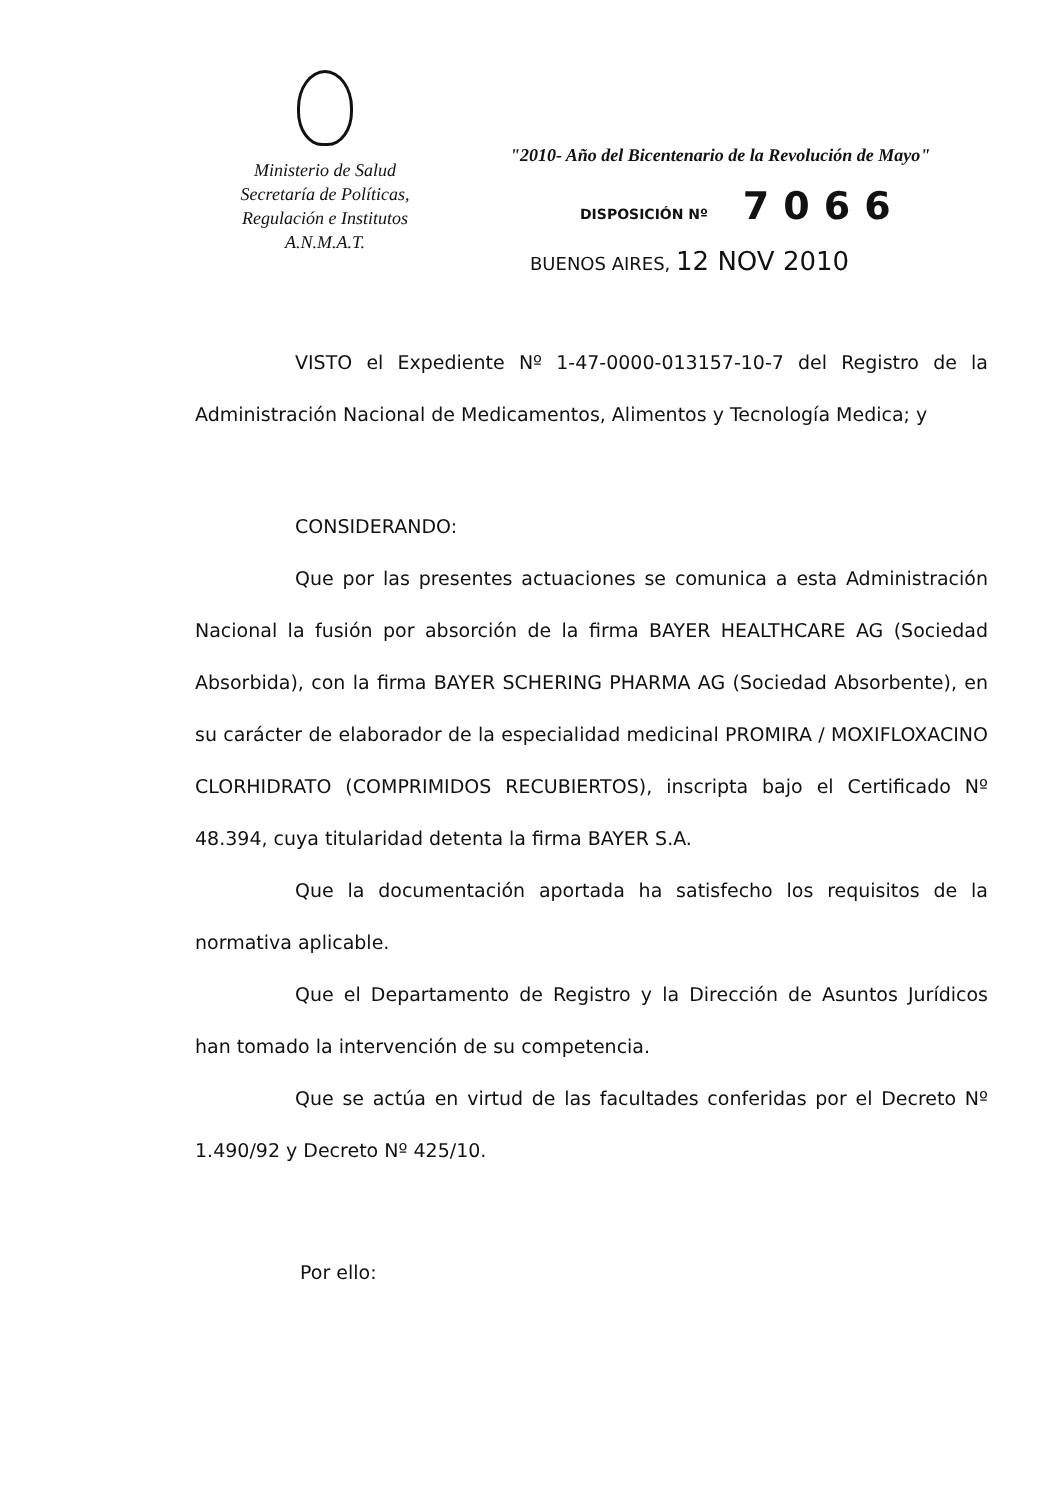Ministerio de Salud
Secretaría de Políticas,
Regulación e Institutos
A.N.M.A.T.
"2010- Año del Bicentenario de la Revolución de Mayo"
DISPOSICIÓN Nº 7066
BUENOS AIRES, 12 NOV 2010
VISTO el Expediente Nº 1-47-0000-013157-10-7 del Registro de la Administración Nacional de Medicamentos, Alimentos y Tecnología Medica; y
CONSIDERANDO:
Que por las presentes actuaciones se comunica a esta Administración Nacional la fusión por absorción de la firma BAYER HEALTHCARE AG (Sociedad Absorbida), con la firma BAYER SCHERING PHARMA AG (Sociedad Absorbente), en su carácter de elaborador de la especialidad medicinal PROMIRA / MOXIFLOXACINO CLORHIDRATO (COMPRIMIDOS RECUBIERTOS), inscripta bajo el Certificado Nº 48.394, cuya titularidad detenta la firma BAYER S.A.
Que la documentación aportada ha satisfecho los requisitos de la normativa aplicable.
Que el Departamento de Registro y la Dirección de Asuntos Jurídicos han tomado la intervención de su competencia.
Que se actúa en virtud de las facultades conferidas por el Decreto Nº 1.490/92 y Decreto Nº 425/10.
Por ello: